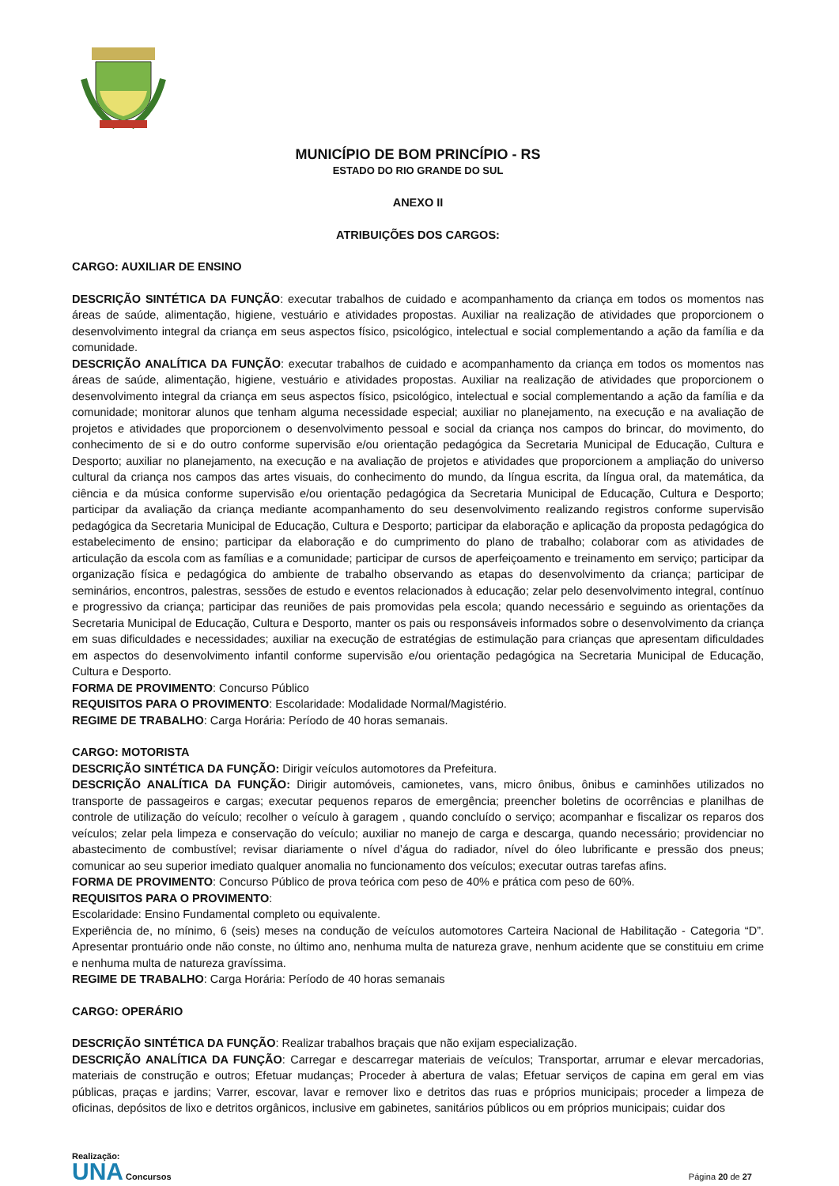MUNICÍPIO DE BOM PRINCÍPIO - RS
ESTADO DO RIO GRANDE DO SUL
ANEXO II
ATRIBUIÇÕES DOS CARGOS:
CARGO: AUXILIAR DE ENSINO
DESCRIÇÃO SINTÉTICA DA FUNÇÃO: executar trabalhos de cuidado e acompanhamento da criança em todos os momentos nas áreas de saúde, alimentação, higiene, vestuário e atividades propostas. Auxiliar na realização de atividades que proporcionem o desenvolvimento integral da criança em seus aspectos físico, psicológico, intelectual e social complementando a ação da família e da comunidade.
DESCRIÇÃO ANALÍTICA DA FUNÇÃO: executar trabalhos de cuidado e acompanhamento da criança em todos os momentos nas áreas de saúde, alimentação, higiene, vestuário e atividades propostas. Auxiliar na realização de atividades que proporcionem o desenvolvimento integral da criança em seus aspectos físico, psicológico, intelectual e social complementando a ação da família e da comunidade; monitorar alunos que tenham alguma necessidade especial; auxiliar no planejamento, na execução e na avaliação de projetos e atividades que proporcionem o desenvolvimento pessoal e social da criança nos campos do brincar, do movimento, do conhecimento de si e do outro conforme supervisão e/ou orientação pedagógica da Secretaria Municipal de Educação, Cultura e Desporto; auxiliar no planejamento, na execução e na avaliação de projetos e atividades que proporcionem a ampliação do universo cultural da criança nos campos das artes visuais, do conhecimento do mundo, da língua escrita, da língua oral, da matemática, da ciência e da música conforme supervisão e/ou orientação pedagógica da Secretaria Municipal de Educação, Cultura e Desporto; participar da avaliação da criança mediante acompanhamento do seu desenvolvimento realizando registros conforme supervisão pedagógica da Secretaria Municipal de Educação, Cultura e Desporto; participar da elaboração e aplicação da proposta pedagógica do estabelecimento de ensino; participar da elaboração e do cumprimento do plano de trabalho; colaborar com as atividades de articulação da escola com as famílias e a comunidade; participar de cursos de aperfeiçoamento e treinamento em serviço; participar da organização física e pedagógica do ambiente de trabalho observando as etapas do desenvolvimento da criança; participar de seminários, encontros, palestras, sessões de estudo e eventos relacionados à educação; zelar pelo desenvolvimento integral, contínuo e progressivo da criança; participar das reuniões de pais promovidas pela escola; quando necessário e seguindo as orientações da Secretaria Municipal de Educação, Cultura e Desporto, manter os pais ou responsáveis informados sobre o desenvolvimento da criança em suas dificuldades e necessidades; auxiliar na execução de estratégias de estimulação para crianças que apresentam dificuldades em aspectos do desenvolvimento infantil conforme supervisão e/ou orientação pedagógica na Secretaria Municipal de Educação, Cultura e Desporto.
FORMA DE PROVIMENTO: Concurso Público
REQUISITOS PARA O PROVIMENTO: Escolaridade: Modalidade Normal/Magistério.
REGIME DE TRABALHO: Carga Horária: Período de 40 horas semanais.
CARGO: MOTORISTA
DESCRIÇÃO SINTÉTICA DA FUNÇÃO: Dirigir veículos automotores da Prefeitura.
DESCRIÇÃO ANALÍTICA DA FUNÇÃO: Dirigir automóveis, camionetes, vans, micro ônibus, ônibus e caminhões utilizados no transporte de passageiros e cargas; executar pequenos reparos de emergência; preencher boletins de ocorrências e planilhas de controle de utilização do veículo; recolher o veículo à garagem , quando concluído o serviço; acompanhar e fiscalizar os reparos dos veículos; zelar pela limpeza e conservação do veículo; auxiliar no manejo de carga e descarga, quando necessário; providenciar no abastecimento de combustível; revisar diariamente o nível d’água do radiador, nível do óleo lubrificante e pressão dos pneus; comunicar ao seu superior imediato qualquer anomalia no funcionamento dos veículos; executar outras tarefas afins.
FORMA DE PROVIMENTO: Concurso Público de prova teórica com peso de 40% e prática com peso de 60%.
REQUISITOS PARA O PROVIMENTO:
Escolaridade: Ensino Fundamental completo ou equivalente.
Experiência de, no mínimo, 6 (seis) meses na condução de veículos automotores Carteira Nacional de Habilitação - Categoria “D”. Apresentar prontuário onde não conste, no último ano, nenhuma multa de natureza grave, nenhum acidente que se constituiu em crime e nenhuma multa de natureza gravíssima.
REGIME DE TRABALHO: Carga Horária: Período de 40 horas semanais
CARGO: OPERÁRIO
DESCRIÇÃO SINTÉTICA DA FUNÇÃO: Realizar trabalhos braçais que não exijam especialização.
DESCRIÇÃO ANALÍTICA DA FUNÇÃO: Carregar e descarregar materiais de veículos; Transportar, arrumar e elevar mercadorias, materiais de construção e outros; Efetuar mudanças; Proceder à abertura de valas; Efetuar serviços de capina em geral em vias públicas, praças e jardins; Varrer, escovar, lavar e remover lixo e detritos das ruas e próprios municipais; proceder a limpeza de oficinas, depósitos de lixo e detritos orgânicos, inclusive em gabinetes, sanitários públicos ou em próprios municipais; cuidar dos
Realização:
UNA Concursos
Página 20 de 27